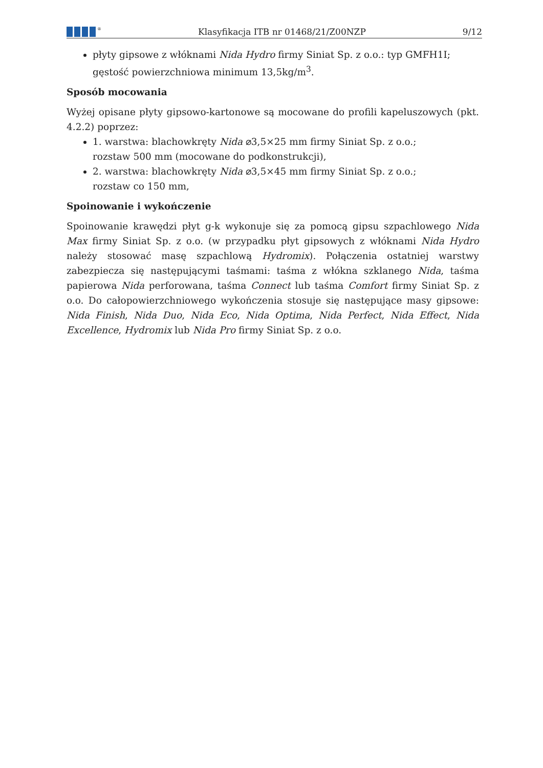<sup>®</sup>
Klasyfikacja ITB nr 01468/21/Z00NZP
9/12
płyty gipsowe z włóknami Nida Hydro firmy Siniat Sp. z o.o.: typ GMFH1I;
gęstość powierzchniowa minimum 13,5kg/m<sup>3</sup>.
Sposób mocowania
Wyżej opisane płyty gipsowo-kartonowe są mocowane do profili kapeluszowych (pkt. 4.2.2) poprzez:
1. warstwa: blachowkręty Nida ⌀3,5×25 mm firmy Siniat Sp. z o.o.;
rozstaw 500 mm (mocowane do podkonstrukcji),
2. warstwa: blachowkręty Nida ⌀3,5×45 mm firmy Siniat Sp. z o.o.;
rozstaw co 150 mm,
Spoinowanie i wykończenie
Spoinowanie krawędzi płyt g-k wykonuje się za pomocą gipsu szpachlowego Nida Max firmy Siniat Sp. z o.o. (w przypadku płyt gipsowych z włóknami Nida Hydro należy stosować masę szpachlową Hydromix). Połączenia ostatniej warstwy zabezpiecza się następującymi taśmami: taśma z włókna szklanego Nida, taśma papierowa Nida perforowana, taśma Connect lub taśma Comfort firmy Siniat Sp. z o.o. Do całopowierzchniowego wykończenia stosuje się następujące masy gipsowe: Nida Finish, Nida Duo, Nida Eco, Nida Optima, Nida Perfect, Nida Effect, Nida Excellence, Hydromix lub Nida Pro firmy Siniat Sp. z o.o.